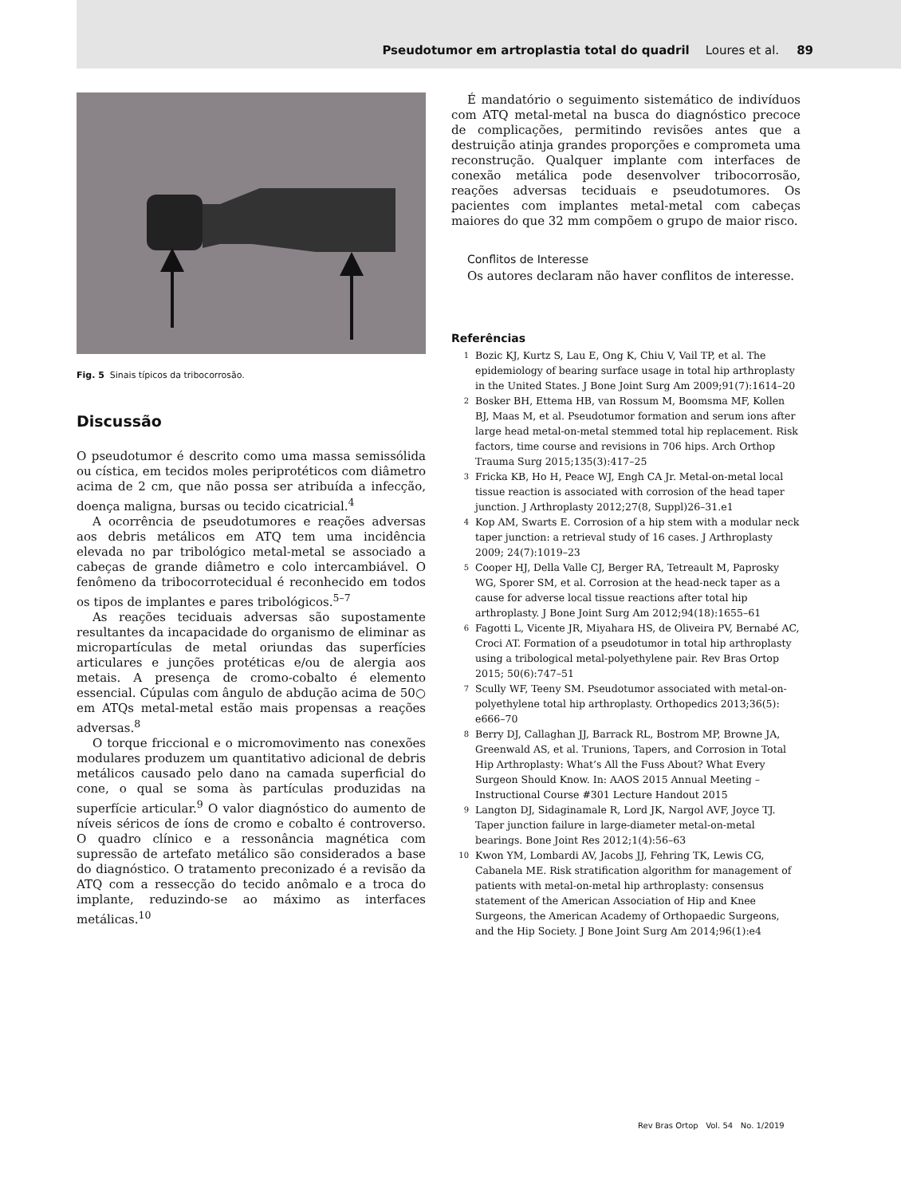Pseudotumor em artroplastia total do quadril Loures et al. 89
Fig. 5 Sinais típicos da tribocorrosão.
Discussão
O pseudotumor é descrito como uma massa semissólida ou cística, em tecidos moles periprotéticos com diâmetro acima de 2 cm, que não possa ser atribuída a infecção, doença maligna, bursas ou tecido cicatricial.<sup>4</sup>
A ocorrência de pseudotumores e reações adversas aos debris metálicos em ATQ tem uma incidência elevada no par tribológico metal-metal se associado a cabeças de grande diâmetro e colo intercambiável. O fenômeno da tribocorrotecidual é reconhecido em todos os tipos de implantes e pares tribológicos.<sup>5–7</sup>
As reações teciduais adversas são supostamente resultantes da incapacidade do organismo de eliminar as micropartículas de metal oriundas das superfícies articulares e junções protéticas e/ou de alergia aos metais. A presença de cromo-cobalto é elemento essencial. Cúpulas com ângulo de abdução acima de 50○ em ATQs metal-metal estão mais propensas a reações adversas.<sup>8</sup>
O torque friccional e o micromovimento nas conexões modulares produzem um quantitativo adicional de debris metálicos causado pelo dano na camada superficial do cone, o qual se soma às partículas produzidas na superfície articular.<sup>9</sup> O valor diagnóstico do aumento de níveis séricos de íons de cromo e cobalto é controverso. O quadro clínico e a ressonância magnética com supressão de artefato metálico são considerados a base do diagnóstico. O tratamento preconizado é a revisão da ATQ com a ressecção do tecido anômalo e a troca do implante, reduzindo-se ao máximo as interfaces metálicas.<sup>10</sup>
É mandatório o seguimento sistemático de indivíduos com ATQ metal-metal na busca do diagnóstico precoce de complicações, permitindo revisões antes que a destruição atinja grandes proporções e comprometa uma reconstrução. Qualquer implante com interfaces de conexão metálica pode desenvolver tribocorrosão, reações adversas teciduais e pseudotumores. Os pacientes com implantes metal-metal com cabeças maiores do que 32 mm compõem o grupo de maior risco.
Conflitos de Interesse
Os autores declaram não haver conflitos de interesse.
Referências
1 Bozic KJ, Kurtz S, Lau E, Ong K, Chiu V, Vail TP, et al. The epidemiology of bearing surface usage in total hip arthroplasty in the United States. J Bone Joint Surg Am 2009;91(7):1614–20
2 Bosker BH, Ettema HB, van Rossum M, Boomsma MF, Kollen BJ, Maas M, et al. Pseudotumor formation and serum ions after large head metal-on-metal stemmed total hip replacement. Risk factors, time course and revisions in 706 hips. Arch Orthop Trauma Surg 2015;135(3):417–25
3 Fricka KB, Ho H, Peace WJ, Engh CA Jr. Metal-on-metal local tissue reaction is associated with corrosion of the head taper junction. J Arthroplasty 2012;27(8, Suppl)26–31.e1
4 Kop AM, Swarts E. Corrosion of a hip stem with a modular neck taper junction: a retrieval study of 16 cases. J Arthroplasty 2009; 24(7):1019–23
5 Cooper HJ, Della Valle CJ, Berger RA, Tetreault M, Paprosky WG, Sporer SM, et al. Corrosion at the head-neck taper as a cause for adverse local tissue reactions after total hip arthroplasty. J Bone Joint Surg Am 2012;94(18):1655–61
6 Fagotti L, Vicente JR, Miyahara HS, de Oliveira PV, Bernabé AC, Croci AT. Formation of a pseudotumor in total hip arthroplasty using a tribological metal-polyethylene pair. Rev Bras Ortop 2015; 50(6):747–51
7 Scully WF, Teeny SM. Pseudotumor associated with metal-on-polyethylene total hip arthroplasty. Orthopedics 2013;36(5): e666–70
8 Berry DJ, Callaghan JJ, Barrack RL, Bostrom MP, Browne JA, Greenwald AS, et al. Trunions, Tapers, and Corrosion in Total Hip Arthroplasty: What’s All the Fuss About? What Every Surgeon Should Know. In: AAOS 2015 Annual Meeting –Instructional Course #301 Lecture Handout 2015
9 Langton DJ, Sidaginamale R, Lord JK, Nargol AVF, Joyce TJ. Taper junction failure in large-diameter metal-on-metal bearings. Bone Joint Res 2012;1(4):56–63
10 Kwon YM, Lombardi AV, Jacobs JJ, Fehring TK, Lewis CG, Cabanela ME. Risk stratification algorithm for management of patients with metal-on-metal hip arthroplasty: consensus statement of the American Association of Hip and Knee Surgeons, the American Academy of Orthopaedic Surgeons, and the Hip Society. J Bone Joint Surg Am 2014;96(1):e4
Rev Bras Ortop Vol. 54 No. 1/2019